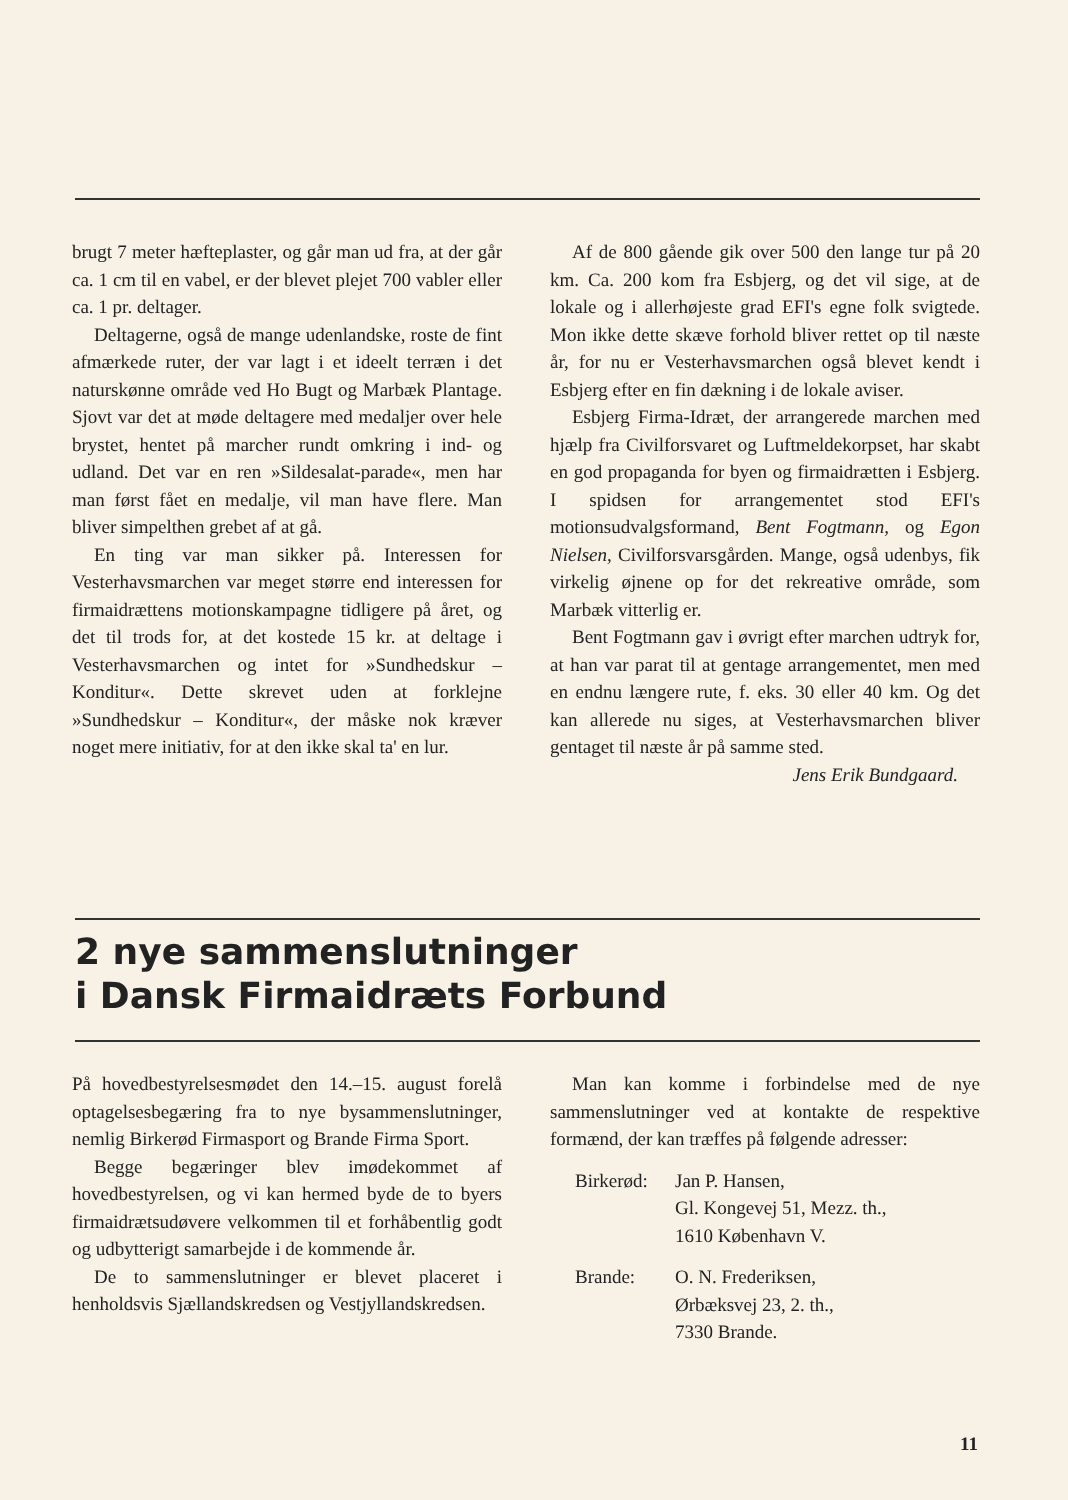brugt 7 meter hæfteplaster, og går man ud fra, at der går ca. 1 cm til en vabel, er der blevet plejet 700 vabler eller ca. 1 pr. deltager.
Deltagerne, også de mange udenlandske, roste de fint afmærkede ruter, der var lagt i et ideelt terræn i det naturskønne område ved Ho Bugt og Marbæk Plantage. Sjovt var det at møde deltagere med medaljer over hele brystet, hentet på marcher rundt omkring i ind- og udland. Det var en ren »Sildesalat-parade«, men har man først fået en medalje, vil man have flere. Man bliver simpelthen grebet af at gå.
En ting var man sikker på. Interessen for Vesterhavsmarchen var meget større end interessen for firmaidrættens motionskampagne tidligere på året, og det til trods for, at det kostede 15 kr. at deltage i Vesterhavsmarchen og intet for »Sundhedskur – Konditur«. Dette skrevet uden at forklejne »Sundhedskur – Konditur«, der måske nok kræver noget mere initiativ, for at den ikke skal ta' en lur.
Af de 800 gående gik over 500 den lange tur på 20 km. Ca. 200 kom fra Esbjerg, og det vil sige, at de lokale og i allerhøjeste grad EFI's egne folk svigtede. Mon ikke dette skæve forhold bliver rettet op til næste år, for nu er Vesterhavsmarchen også blevet kendt i Esbjerg efter en fin dækning i de lokale aviser.
Esbjerg Firma-Idræt, der arrangerede marchen med hjælp fra Civilforsvaret og Luftmeldekorpset, har skabt en god propaganda for byen og firmaidrætten i Esbjerg. I spidsen for arrangementet stod EFI's motionsudvalgsformand, Bent Fogtmann, og Egon Nielsen, Civilforsvarsgården. Mange, også udenbys, fik virkelig øjnene op for det rekreative område, som Marbæk vitterlig er.
Bent Fogtmann gav i øvrigt efter marchen udtryk for, at han var parat til at gentage arrangementet, men med en endnu længere rute, f. eks. 30 eller 40 km. Og det kan allerede nu siges, at Vesterhavsmarchen bliver gentaget til næste år på samme sted.
Jens Erik Bundgaard.
2 nye sammenslutninger
i Dansk Firmaidræts Forbund
På hovedbestyrelsesmødet den 14.–15. august forelå optagelsesbegæring fra to nye bysammenslutninger, nemlig Birkerød Firmasport og Brande Firma Sport.
Begge begæringer blev imødekommet af hovedbestyrelsen, og vi kan hermed byde de to byers firmaidrætsudøvere velkommen til et forhåbentlig godt og udbytterigt samarbejde i de kommende år.
De to sammenslutninger er blevet placeret i henholdsvis Sjællandskredsen og Vestjyllandskredsen.
Man kan komme i forbindelse med de nye sammenslutninger ved at kontakte de respektive formænd, der kan træffes på følgende adresser:
Birkerød:
Jan P. Hansen,
Gl. Kongevej 51, Mezz. th.,
1610 København V.
Brande: O. N. Frederiksen,
Ørbæksvej 23, 2. th.,
7330 Brande.
11